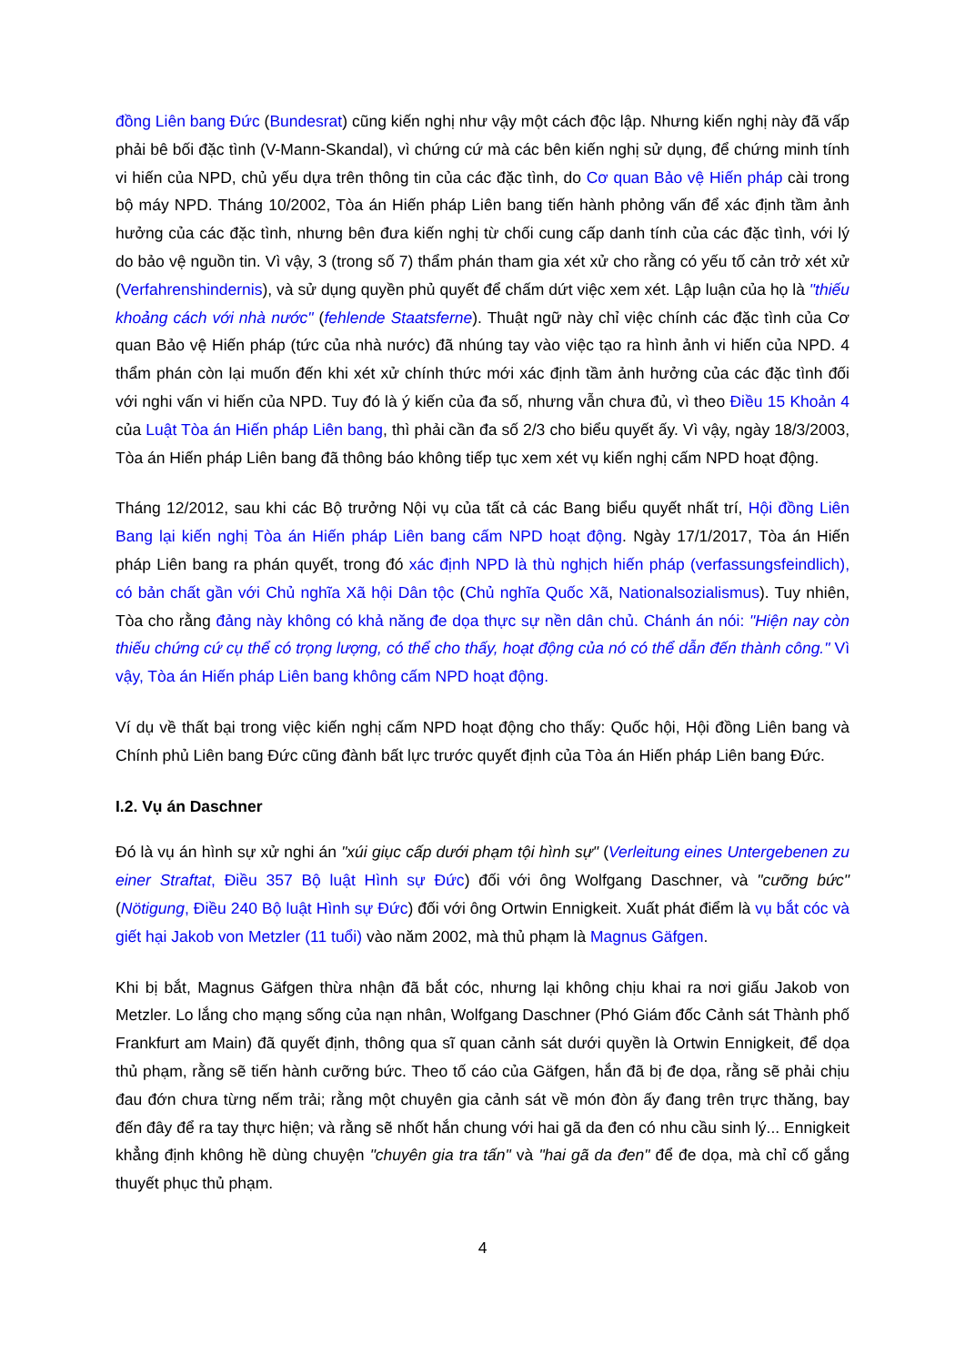đồng Liên bang Đức (Bundesrat) cũng kiến nghị như vậy một cách độc lập. Nhưng kiến nghị này đã vấp phải bê bối đặc tình (V-Mann-Skandal), vì chứng cứ mà các bên kiến nghị sử dụng, để chứng minh tính vi hiến của NPD, chủ yếu dựa trên thông tin của các đặc tình, do Cơ quan Bảo vệ Hiến pháp cài trong bộ máy NPD. Tháng 10/2002, Tòa án Hiến pháp Liên bang tiến hành phỏng vấn để xác định tầm ảnh hưởng của các đặc tình, nhưng bên đưa kiến nghị từ chối cung cấp danh tính của các đặc tình, với lý do bảo vệ nguồn tin. Vì vậy, 3 (trong số 7) thẩm phán tham gia xét xử cho rằng có yếu tố cản trở xét xử (Verfahrenshindernis), và sử dụng quyền phủ quyết để chấm dứt việc xem xét. Lập luận của họ là "thiếu khoảng cách với nhà nước" (fehlende Staatsferne). Thuật ngữ này chỉ việc chính các đặc tình của Cơ quan Bảo vệ Hiến pháp (tức của nhà nước) đã nhúng tay vào việc tạo ra hình ảnh vi hiến của NPD. 4 thẩm phán còn lại muốn đến khi xét xử chính thức mới xác định tầm ảnh hưởng của các đặc tình đối với nghi vấn vi hiến của NPD. Tuy đó là ý kiến của đa số, nhưng vẫn chưa đủ, vì theo Điều 15 Khoản 4 của Luật Tòa án Hiến pháp Liên bang, thì phải cần đa số 2/3 cho biểu quyết ấy. Vì vậy, ngày 18/3/2003, Tòa án Hiến pháp Liên bang đã thông báo không tiếp tục xem xét vụ kiến nghị cấm NPD hoạt động.
Tháng 12/2012, sau khi các Bộ trưởng Nội vụ của tất cả các Bang biểu quyết nhất trí, Hội đồng Liên Bang lại kiến nghị Tòa án Hiến pháp Liên bang cấm NPD hoạt động. Ngày 17/1/2017, Tòa án Hiến pháp Liên bang ra phán quyết, trong đó xác định NPD là thù nghịch hiến pháp (verfassungsfeindlich), có bản chất gần với Chủ nghĩa Xã hội Dân tộc (Chủ nghĩa Quốc Xã, Nationalsozialismus). Tuy nhiên, Tòa cho rằng đảng này không có khả năng đe dọa thực sự nền dân chủ. Chánh án nói: "Hiện nay còn thiếu chứng cứ cụ thể có trọng lượng, có thể cho thấy, hoạt động của nó có thể dẫn đến thành công." Vì vậy, Tòa án Hiến pháp Liên bang không cấm NPD hoạt động.
Ví dụ về thất bại trong việc kiến nghị cấm NPD hoạt động cho thấy: Quốc hội, Hội đồng Liên bang và Chính phủ Liên bang Đức cũng đành bất lực trước quyết định của Tòa án Hiến pháp Liên bang Đức.
I.2. Vụ án Daschner
Đó là vụ án hình sự xử nghi án "xúi giục cấp dưới phạm tội hình sự" (Verleitung eines Untergebenen zu einer Straftat, Điều 357 Bộ luật Hình sự Đức) đối với ông Wolfgang Daschner, và "cưỡng bức" (Nötigung, Điều 240 Bộ luật Hình sự Đức) đối với ông Ortwin Ennigkeit. Xuất phát điểm là vụ bắt cóc và giết hại Jakob von Metzler (11 tuổi) vào năm 2002, mà thủ phạm là Magnus Gäfgen.
Khi bị bắt, Magnus Gäfgen thừa nhận đã bắt cóc, nhưng lại không chịu khai ra nơi giấu Jakob von Metzler. Lo lắng cho mạng sống của nạn nhân, Wolfgang Daschner (Phó Giám đốc Cảnh sát Thành phố Frankfurt am Main) đã quyết định, thông qua sĩ quan cảnh sát dưới quyền là Ortwin Ennigkeit, để dọa thủ phạm, rằng sẽ tiến hành cưỡng bức. Theo tố cáo của Gäfgen, hắn đã bị đe dọa, rằng sẽ phải chịu đau đớn chưa từng nếm trải; rằng một chuyên gia cảnh sát về món đòn ấy đang trên trực thăng, bay đến đây để ra tay thực hiện; và rằng sẽ nhốt hắn chung với hai gã da đen có nhu cầu sinh lý... Ennigkeit khẳng định không hề dùng chuyện "chuyên gia tra tấn" và "hai gã da đen" để đe dọa, mà chỉ cố gắng thuyết phục thủ phạm.
4